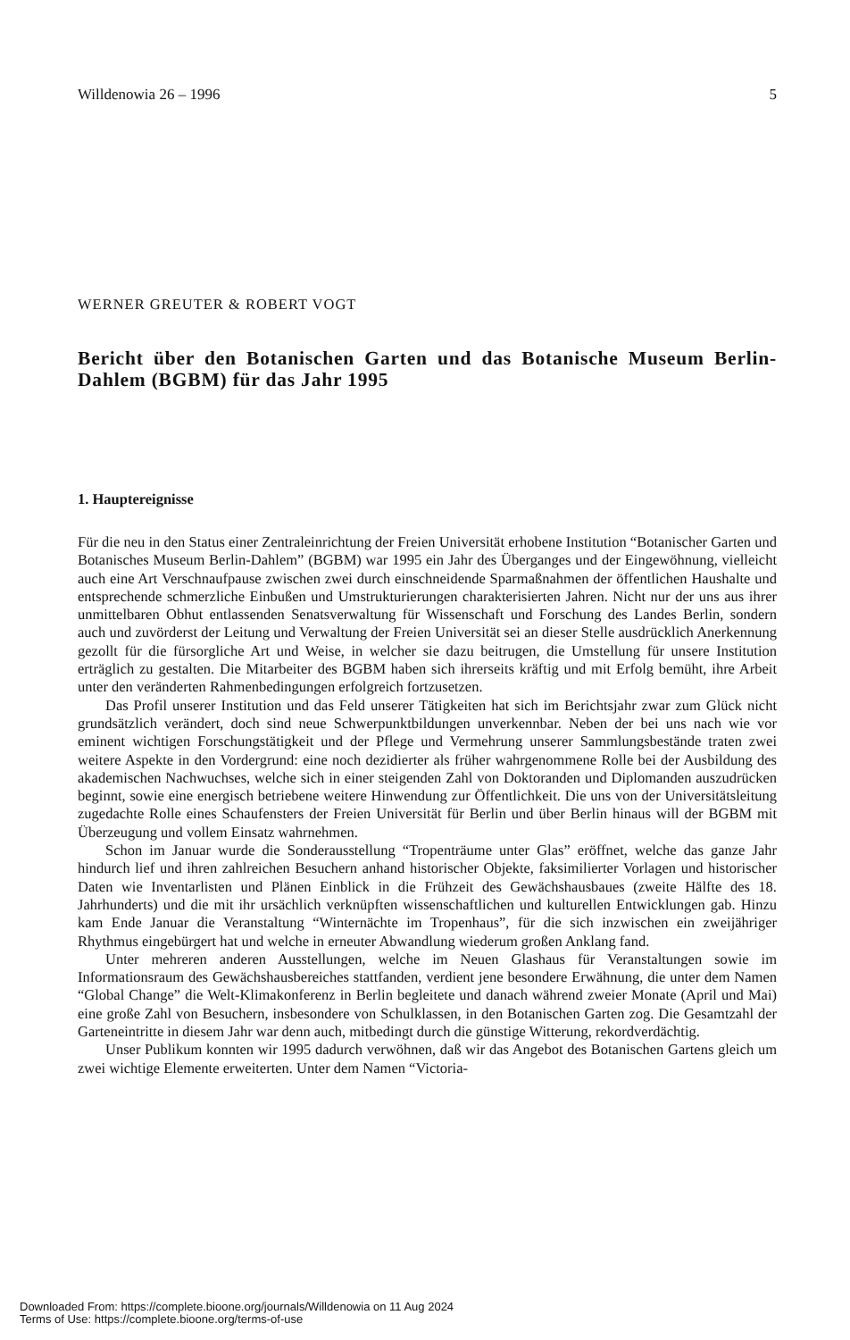Willdenowia 26 – 1996 5
WERNER GREUTER & ROBERT VOGT
Bericht über den Botanischen Garten und das Botanische Museum Berlin-Dahlem (BGBM) für das Jahr 1995
1. Hauptereignisse
Für die neu in den Status einer Zentraleinrichtung der Freien Universität erhobene Institution “Botanischer Garten und Botanisches Museum Berlin-Dahlem” (BGBM) war 1995 ein Jahr des Überganges und der Eingewöhnung, vielleicht auch eine Art Verschnaufpause zwischen zwei durch einschneidende Sparmaßnahmen der öffentlichen Haushalte und entsprechende schmerzliche Einbußen und Umstrukturierungen charakterisierten Jahren. Nicht nur der uns aus ihrer unmittelbaren Obhut entlassenden Senatsverwaltung für Wissenschaft und Forschung des Landes Berlin, sondern auch und zuvörderst der Leitung und Verwaltung der Freien Universität sei an dieser Stelle ausdrücklich Anerkennung gezollt für die fürsorgliche Art und Weise, in welcher sie dazu beitrugen, die Umstellung für unsere Institution erträglich zu gestalten. Die Mitarbeiter des BGBM haben sich ihrerseits kräftig und mit Erfolg bemüht, ihre Arbeit unter den veränderten Rahmenbedingungen erfolgreich fortzusetzen.
Das Profil unserer Institution und das Feld unserer Tätigkeiten hat sich im Berichtsjahr zwar zum Glück nicht grundsätzlich verändert, doch sind neue Schwerpunktbildungen unverkennbar. Neben der bei uns nach wie vor eminent wichtigen Forschungstätigkeit und der Pflege und Vermehrung unserer Sammlungsbestände traten zwei weitere Aspekte in den Vordergrund: eine noch dezidierter als früher wahrgenommene Rolle bei der Ausbildung des akademischen Nachwuchses, welche sich in einer steigenden Zahl von Doktoranden und Diplomanden auszudrücken beginnt, sowie eine energisch betriebene weitere Hinwendung zur Öffentlichkeit. Die uns von der Universitätsleitung zugedachte Rolle eines Schaufensters der Freien Universität für Berlin und über Berlin hinaus will der BGBM mit Überzeugung und vollem Einsatz wahrnehmen.
Schon im Januar wurde die Sonderausstellung “Tropenträume unter Glas” eröffnet, welche das ganze Jahr hindurch lief und ihren zahlreichen Besuchern anhand historischer Objekte, faksimilierter Vorlagen und historischer Daten wie Inventarlisten und Plänen Einblick in die Frühzeit des Gewächshausbaues (zweite Hälfte des 18. Jahrhunderts) und die mit ihr ursächlich verknüpften wissenschaftlichen und kulturellen Entwicklungen gab. Hinzu kam Ende Januar die Veranstaltung “Winternächte im Tropenhaus”, für die sich inzwischen ein zweijähriger Rhythmus eingebürgert hat und welche in erneuter Abwandlung wiederum großen Anklang fand.
Unter mehreren anderen Ausstellungen, welche im Neuen Glashaus für Veranstaltungen sowie im Informationsraum des Gewächshausbereiches stattfanden, verdient jene besondere Erwähnung, die unter dem Namen “Global Change” die Welt-Klimakonferenz in Berlin begleitete und danach während zweier Monate (April und Mai) eine große Zahl von Besuchern, insbesondere von Schulklassen, in den Botanischen Garten zog. Die Gesamtzahl der Garteneintritte in diesem Jahr war denn auch, mitbedingt durch die günstige Witterung, rekordverdächtig.
Unser Publikum konnten wir 1995 dadurch verwöhnen, daß wir das Angebot des Botanischen Gartens gleich um zwei wichtige Elemente erweiterten. Unter dem Namen “Victoria-
Downloaded From: https://complete.bioone.org/journals/Willdenowia on 11 Aug 2024
Terms of Use: https://complete.bioone.org/terms-of-use